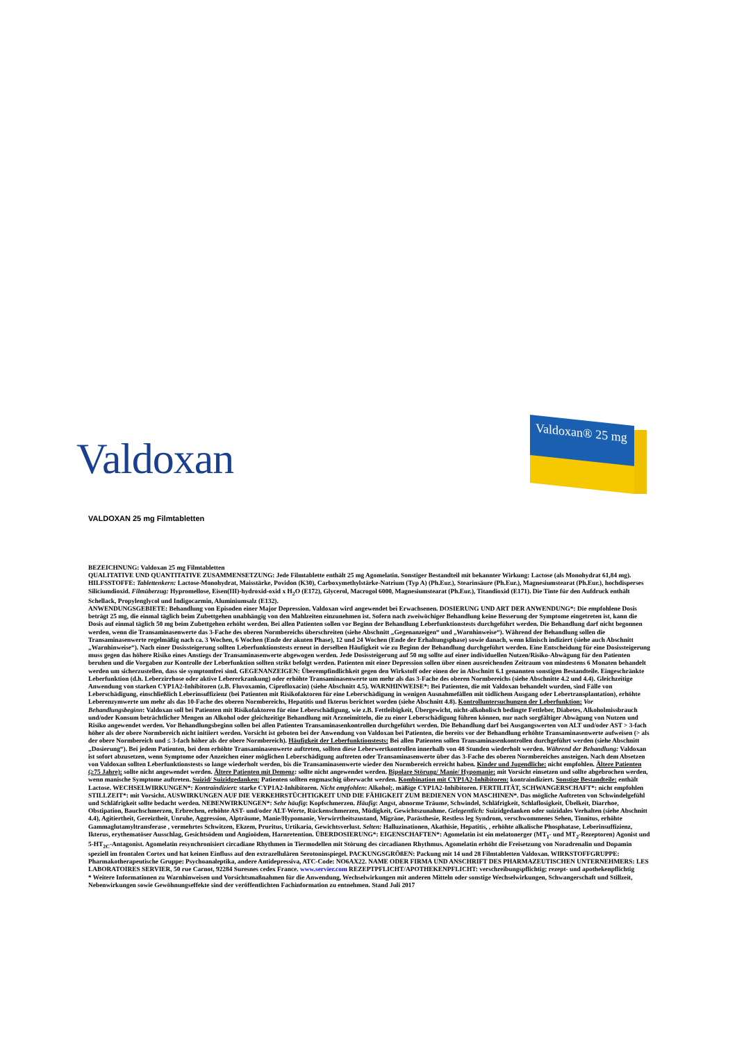Valdoxan
Valdoxan® 25 mg
VALDOXAN 25 mg Filmtabletten
BEZEICHNUNG: Valdoxan 25 mg Filmtabletten
QUALITATIVE UND QUANTITATIVE ZUSAMMENSETZUNG: Jede Filmtablette enthält 25 mg Agomelatin. Sonstiger Bestandteil mit bekannter Wirkung: Lactose (als Monohydrat 61,84 mg). HILFSSTOFFE: Tablettenkern: Lactose-Monohydrat, Maisstärke, Povidon (K30), Carboxymethylstärke-Natrium (Typ A) (Ph.Eur.), Stearinsäure (Ph.Eur.), Magnesiumstearat (Ph.Eur.), hochdisperses Siliciumdioxid. Filmüberzug: Hypromellose, Eisen(III)-hydroxid-oxid x H<sub>2</sub>O (E172), Glycerol, Macrogol 6000, Magnesiumstearat (Ph.Eur.), Titandioxid (E171). Die Tinte für den Aufdruck enthält Schellack, Propylenglycol und Indigocarmin, Aluminiumsalz (E132).
ANWENDUNGSGEBIETE: Behandlung von Episoden einer Major Depression. Valdoxan wird angewendet bei Erwachsenen. DOSIERUNG UND ART DER ANWENDUNG*: Die empfohlene Dosis beträgt 25 mg, die einmal täglich beim Zubettgehen unabhängig von den Mahlzeiten einzunehmen ist. Sofern nach zweiwöchiger Behandlung keine Besserung der Symptome eingetreten ist, kann die Dosis auf einmal täglich 50 mg beim Zubettgehen erhöht werden. Bei allen Patienten sollen vor Beginn der Behandlung Leberfunktionstests durchgeführt werden. Die Behandlung darf nicht begonnen werden, wenn die Transaminasenwerte das 3-Fache des oberen Normbereichs überschreiten (siehe Abschnitt „Gegenanzeigen“ und „Warnhinweise“). Während der Behandlung sollen die Transaminasenwerte regelmäßig nach ca. 3 Wochen, 6 Wochen (Ende der akuten Phase), 12 und 24 Wochen (Ende der Erhaltungsphase) sowie danach, wenn klinisch indiziert (siehe auch Abschnitt „Warnhinweise“). Nach einer Dosissteigerung sollten Leberfunktionstests erneut in derselben Häufigkeit wie zu Beginn der Behandlung durchgeführt werden. Eine Entscheidung für eine Dosissteigerung muss gegen das höhere Risiko eines Anstiegs der Transaminasenwerte abgewogen werden. Jede Dosissteigerung auf 50 mg sollte auf einer individuellen Nutzen/Risiko-Abwägung für den Patienten beruhen und die Vorgaben zur Kontrolle der Leberfunktion sollten strikt befolgt werden. Patienten mit einer Depression sollen über einen ausreichenden Zeitraum von mindestens 6 Monaten behandelt werden um sicherzustellen, dass sie symptomfrei sind. GEGENANZEIGEN: Überempfindlichkeit gegen den Wirkstoff oder einen der in Abschnitt 6.1 genannten sonstigen Bestandteile. Eingeschränkte Leberfunktion (d.h. Leberzirrhose oder aktive Lebererkrankung) oder erhöhte Transaminasenwerte um mehr als das 3-Fache des oberen Normbereichs (siehe Abschnitte 4.2 und 4.4). Gleichzeitige Anwendung von starken CYP1A2-Inhibitoren (z.B. Fluvoxamin, Ciprofloxacin) (siehe Abschnitt 4.5). WARNHINWEISE*: Bei Patienten, die mit Valdoxan behandelt wurden, sind Fälle von Leberschädigung, einschließlich Leberinsuffizienz (bei Patienten mit Risikofaktoren für eine Leberschädigung in wenigen Ausnahmefällen mit tödlichem Ausgang oder Lebertransplantation), erhöhte Leberenzymwerte um mehr als das 10-Fache des oberen Normbereichs, Hepatitis und Ikterus berichtet worden (siehe Abschnitt 4.8). Kontrolluntersuchungen der Leberfunktion: Vor Behandlungsbeginn: Valdoxan soll bei Patienten mit Risikofaktoren für eine Leberschädigung, wie z.B. Fettleibigkeit, Übergewicht, nicht-alkoholisch bedingte Fettleber, Diabetes, Alkoholmissbrauch und/oder Konsum beträchtlicher Mengen an Alkohol oder gleichzeitige Behandlung mit Arzneimitteln, die zu einer Leberschädigung führen können, nur nach sorgfältiger Abwägung von Nutzen und Risiko angewendet werden. Vor Behandlungsbeginn sollen bei allen Patienten Transaminasenkontrollen durchgeführt werden. Die Behandlung darf bei Ausgangswerten von ALT und/oder AST > 3-fach höher als der obere Normbereich nicht initiiert werden. Vorsicht ist geboten bei der Anwendung von Valdoxan bei Patienten, die bereits vor der Behandlung erhöhte Transaminasenwerte aufweisen (> als der obere Normbereich und ≤ 3-fach höher als der obere Normbereich). Häufigkeit der Leberfunktionstests: Bei allen Patienten sollen Transaminasenkontrollen durchgeführt werden (siehe Abschnitt „Dosierung“). Bei jedem Patienten, bei dem erhöhte Transaminasenwerte auftreten, sollten diese Leberwertkontrollen innerhalb von 48 Stunden wiederholt werden. Während der Behandlung: Valdoxan ist sofort abzusetzen, wenn Symptome oder Anzeichen einer möglichen Leberschädigung auftreten oder Transaminasenwerte über das 3-Fache des oberen Normbereiches ansteigen. Nach dem Absetzen von Valdoxan sollten Leberfunktionstests so lange wiederholt werden, bis die Transaminasenwerte wieder den Normbereich erreicht haben. Kinder und Jugendliche: nicht empfohlen. Ältere Patienten (≥75 Jahre): sollte nicht angewendet werden. Ältere Patienten mit Demenz: sollte nicht angewendet werden. Bipolare Störung/ Manie/ Hypomanie: mit Vorsicht einsetzen und sollte abgebrochen werden, wenn manische Symptome auftreten. Suizid/ Suizidgedanken: Patienten sollten engmaschig überwacht werden. Kombination mit CYP1A2-Inhibitoren: kontraindiziert. Sonstige Bestandteile: enthält Lactose. WECHSELWIRKUNGEN*: Kontraindiziert: starke CYP1A2-Inhibitoren. Nicht empfohlen: Alkohol;. mäßige CYP1A2-Inhibitoren. FERTILITÄT, SCHWANGERSCHAFT*: nicht empfohlen STILLZEIT*: mit Vorsicht. AUSWIRKUNGEN AUF DIE VERKEHRSTÜCHTIGKEIT UND DIE FÄHIGKEIT ZUM BEDIENEN VON MASCHINEN*. Das mögliche Auftreten von Schwindelgefühl und Schläfrigkeit sollte bedacht werden. NEBENWIRKUNGEN*: Sehr häufig: Kopfschmerzen. Häufig: Angst, abnorme Träume, Schwindel, Schläfrigkeit, Schlaflosigkeit, Übelkeit, Diarrhoe, Obstipation, Bauchschmerzen, Erbrechen, erhöhte AST- und/oder ALT-Werte, Rückenschmerzen, Müdigkeit, Gewichtszunahme. Gelegentlich: Suizidgedanken oder suizidales Verhalten (siehe Abschnitt 4.4), Agitiertheit, Gereiztheit, Unruhe, Aggression, Alpträume, Manie/Hypomanie, Verwirrtheitszustand, Migräne, Parästhesie, Restless leg Syndrom, verschwommenes Sehen, Tinnitus, erhöhte Gammaglutamyltransferase , vermehrtes Schwitzen, Ekzem, Pruritus, Urtikaria, Gewichtsverlust. Selten: Halluzinationen, Akathisie, Hepatitis, , erhöhte alkalische Phosphatase, Leberinsuffizienz, Ikterus, erythematöser Ausschlag, Gesichtsödem und Angioödem, Harnretention. ÜBERDOSIERUNG*: EIGENSCHAFTEN*: Agomelatin ist ein melatonerger (MT<sub>1</sub>- und MT<sub>2</sub>-Rezeptoren) Agonist und 5-HT<sub>2C</sub>-Antagonist. Agomelatin resynchronisiert circadiane Rhythmen in Tiermodellen mit Störung des circadianen Rhythmus. Agomelatin erhöht die Freisetzung von Noradrenalin und Dopamin speziell im frontalen Cortex und hat keinen Einfluss auf den extrazellulären Serotoninspiegel. PACKUNGSGRÖßEN: Packung mit 14 und 28 Filmtabletten Valdoxan. WIRKSTOFFGRUPPE: Pharmakotherapeutische Gruppe: Psychoanaleptika, andere Antidepressiva, ATC-Code: NO6AX22. NAME ODER FIRMA UND ANSCHRIFT DES PHARMAZEUTISCHEN UNTERNEHMERS: LES LABORATOIRES SERVIER, 50 rue Carnot, 92284 Suresnes cedex France. www.servier.com REZEPTPFLICHT/APOTHEKENPFLICHT: verschreibungspflichtig; rezept- und apothekenpflichtig
* Weitere Informationen zu Warnhinweisen und Vorsichtsmaßnahmen für die Anwendung, Wechselwirkungen mit anderen Mitteln oder sonstige Wechselwirkungen, Schwangerschaft und Stillzeit, Nebenwirkungen sowie Gewöhnungseffekte sind der veröffentlichten Fachinformation zu entnehmen. Stand Juli 2017